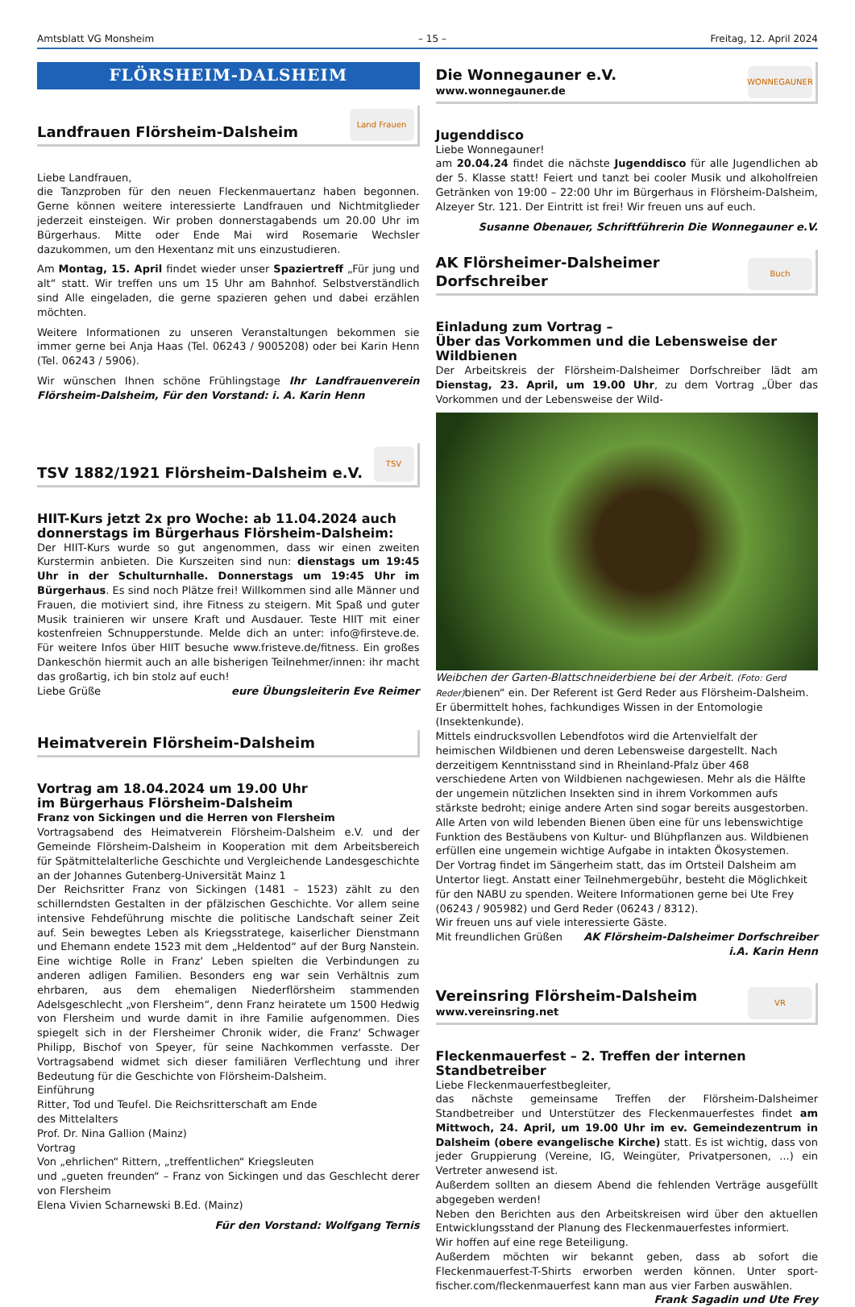Amtsblatt VG Monsheim – 15 – Freitag, 12. April 2024
FLÖRSHEIM-DALSHEIM
Landfrauen Flörsheim-Dalsheim
Land Frauen
Liebe Landfrauen,
die Tanzproben für den neuen Fleckenmauertanz haben begonnen. Gerne können weitere interessierte Landfrauen und Nichtmitglieder jederzeit einsteigen. Wir proben donnerstagabends um 20.00 Uhr im Bürgerhaus. Mitte oder Ende Mai wird Rosemarie Wechsler dazukommen, um den Hexentanz mit uns einzustudieren.
Am Montag, 15. April findet wieder unser Spaziertreff „Für jung und alt“ statt. Wir treffen uns um 15 Uhr am Bahnhof. Selbstverständlich sind Alle eingeladen, die gerne spazieren gehen und dabei erzählen möchten.
Weitere Informationen zu unseren Veranstaltungen bekommen sie immer gerne bei Anja Haas (Tel. 06243 / 9005208) oder bei Karin Henn (Tel. 06243 / 5906).
Wir wünschen Ihnen schöne Frühlingstage Ihr Landfrauenverein Flörsheim-Dalsheim, Für den Vorstand: i. A. Karin Henn
TSV 1882/1921 Flörsheim-Dalsheim e.V.
TSV
HIIT-Kurs jetzt 2x pro Woche: ab 11.04.2024 auch donnerstags im Bürgerhaus Flörsheim-Dalsheim:
Der HIIT-Kurs wurde so gut angenommen, dass wir einen zweiten Kurstermin anbieten. Die Kurszeiten sind nun: dienstags um 19:45 Uhr in der Schulturnhalle. Donnerstags um 19:45 Uhr im Bürgerhaus. Es sind noch Plätze frei! Willkommen sind alle Männer und Frauen, die motiviert sind, ihre Fitness zu steigern. Mit Spaß und guter Musik trainieren wir unsere Kraft und Ausdauer. Teste HIIT mit einer kostenfreien Schnupperstunde. Melde dich an unter: info@firsteve.de. Für weitere Infos über HIIT besuche www.fristeve.de/fitness. Ein großes Dankeschön hiermit auch an alle bisherigen Teilnehmer/innen: ihr macht das großartig, ich bin stolz auf euch!
Liebe Grüße eure Übungsleiterin Eve Reimer
Heimatverein Flörsheim-Dalsheim
Vortrag am 18.04.2024 um 19.00 Uhr
im Bürgerhaus Flörsheim-Dalsheim
Franz von Sickingen und die Herren von Flersheim
Vortragsabend des Heimatverein Flörsheim-Dalsheim e.V. und der Gemeinde Flörsheim-Dalsheim in Kooperation mit dem Arbeitsbereich für Spätmittelalterliche Geschichte und Vergleichende Landesgeschichte an der Johannes Gutenberg-Universität Mainz 1
Der Reichsritter Franz von Sickingen (1481 – 1523) zählt zu den schillerndsten Gestalten in der pfälzischen Geschichte. Vor allem seine intensive Fehdeführung mischte die politische Landschaft seiner Zeit auf. Sein bewegtes Leben als Kriegsstratege, kaiserlicher Dienstmann und Ehemann endete 1523 mit dem „Heldentod“ auf der Burg Nanstein. Eine wichtige Rolle in Franz‘ Leben spielten die Verbindungen zu anderen adligen Familien. Besonders eng war sein Verhältnis zum ehrbaren, aus dem ehemaligen Niederflörsheim stammenden Adelsgeschlecht „von Flersheim“, denn Franz heiratete um 1500 Hedwig von Flersheim und wurde damit in ihre Familie aufgenommen. Dies spiegelt sich in der Flersheimer Chronik wider, die Franz‘ Schwager Philipp, Bischof von Speyer, für seine Nachkommen verfasste. Der Vortragsabend widmet sich dieser familiären Verflechtung und ihrer Bedeutung für die Geschichte von Flörsheim-Dalsheim.
Einführung
Ritter, Tod und Teufel. Die Reichsritterschaft am Ende
des Mittelalters
Prof. Dr. Nina Gallion (Mainz)
Vortrag
Von „ehrlichen“ Rittern, „treffentlichen“ Kriegsleuten
und „gueten freunden“ – Franz von Sickingen und das Geschlecht derer von Flersheim
Elena Vivien Scharnewski B.Ed. (Mainz)
Für den Vorstand: Wolfgang Ternis
Die Wonnegauner e.V.
www.wonnegauner.de
WONNEGAUNER
Jugenddisco
Liebe Wonnegauner!
am 20.04.24 findet die nächste Jugenddisco für alle Jugendlichen ab der 5. Klasse statt! Feiert und tanzt bei cooler Musik und alkoholfreien Getränken von 19:00 – 22:00 Uhr im Bürgerhaus in Flörsheim-Dalsheim, Alzeyer Str. 121. Der Eintritt ist frei! Wir freuen uns auf euch.
Susanne Obenauer, Schriftführerin Die Wonnegauner e.V.
AK Flörsheimer-Dalsheimer
Dorfschreiber
Buch
Einladung zum Vortrag –
Über das Vorkommen und die Lebensweise der Wildbienen
Der Arbeitskreis der Flörsheim-Dalsheimer Dorfschreiber lädt am Dienstag, 23. April, um 19.00 Uhr, zu dem Vortrag „Über das Vorkommen und der Lebensweise der Wild-
Weibchen der Garten-Blattschneiderbiene bei der Arbeit. (Foto: Gerd Reder) bienen“ ein. Der Referent ist Gerd Reder aus Flörsheim-Dalsheim. Er übermittelt hohes, fachkundiges Wissen in der Entomologie (Insektenkunde).
Mittels eindrucksvollen Lebendfotos wird die Artenvielfalt der heimischen Wildbienen und deren Lebensweise dargestellt. Nach derzeitigem Kenntnisstand sind in Rheinland-Pfalz über 468 verschiedene Arten von Wildbienen nachgewiesen. Mehr als die Hälfte der ungemein nützlichen Insekten sind in ihrem Vorkommen aufs stärkste bedroht; einige andere Arten sind sogar bereits ausgestorben. Alle Arten von wild lebenden Bienen üben eine für uns lebenswichtige Funktion des Bestäubens von Kultur- und Blühpflanzen aus. Wildbienen erfüllen eine ungemein wichtige Aufgabe in intakten Ökosystemen.
Der Vortrag findet im Sängerheim statt, das im Ortsteil Dalsheim am Untertor liegt. Anstatt einer Teilnehmergebühr, besteht die Möglichkeit für den NABU zu spenden. Weitere Informationen gerne bei Ute Frey (06243 / 905982) und Gerd Reder (06243 / 8312).
Wir freuen uns auf viele interessierte Gäste.
Mit freundlichen Grüßen AK Flörsheim-Dalsheimer Dorfschreiber
i.A. Karin Henn
Vereinsring Flörsheim-Dalsheim
www.vereinsring.net
VR
Fleckenmauerfest – 2. Treffen der internen Standbetreiber
Liebe Fleckenmauerfestbegleiter,
das nächste gemeinsame Treffen der Flörsheim-Dalsheimer Standbetreiber und Unterstützer des Fleckenmauerfestes findet am Mittwoch, 24. April, um 19.00 Uhr im ev. Gemeindezentrum in Dalsheim (obere evangelische Kirche) statt. Es ist wichtig, dass von jeder Gruppierung (Vereine, IG, Weingüter, Privatpersonen, ...) ein Vertreter anwesend ist.
Außerdem sollten an diesem Abend die fehlenden Verträge ausgefüllt abgegeben werden!
Neben den Berichten aus den Arbeitskreisen wird über den aktuellen Entwicklungsstand der Planung des Fleckenmauerfestes informiert.
Wir hoffen auf eine rege Beteiligung.
Außerdem möchten wir bekannt geben, dass ab sofort die Fleckenmauerfest-T-Shirts erworben werden können. Unter sport-fischer.com/fleckenmauerfest kann man aus vier Farben auswählen. Frank Sagadin und Ute Frey